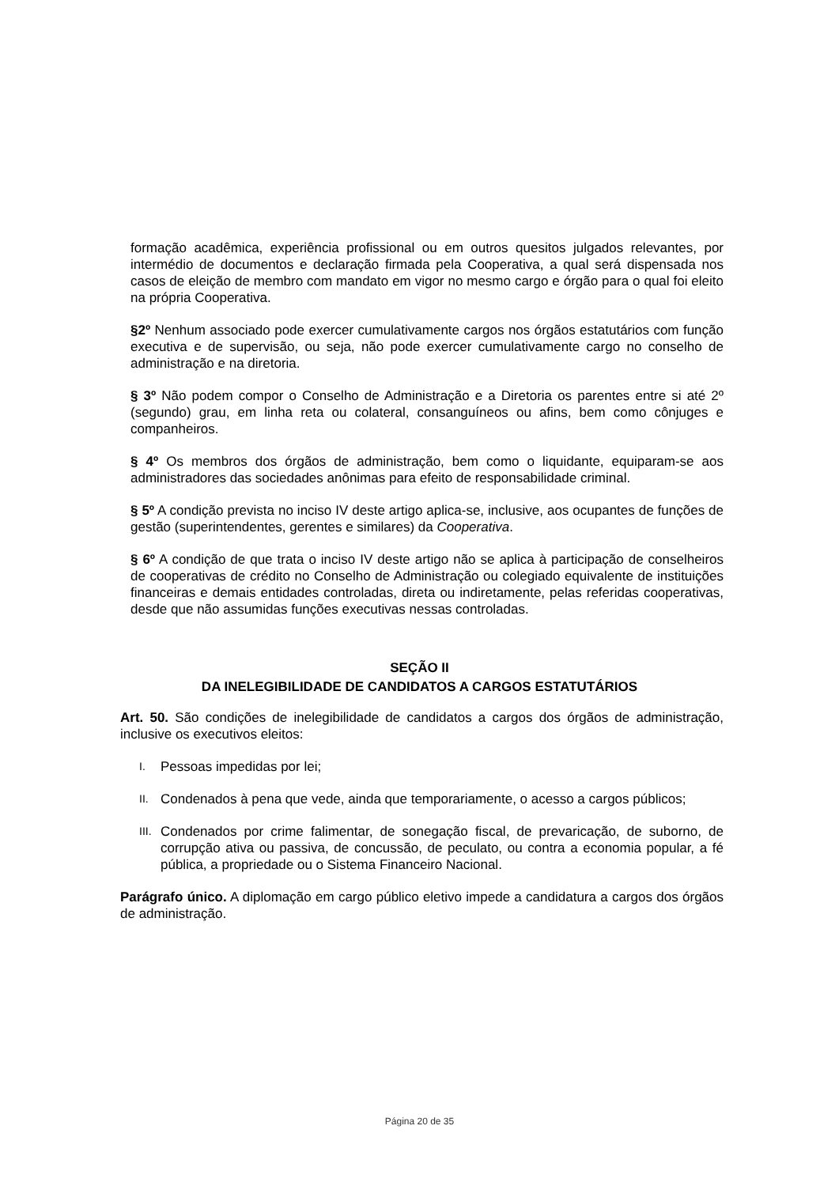formação acadêmica, experiência profissional ou em outros quesitos julgados relevantes, por intermédio de documentos e declaração firmada pela Cooperativa, a qual será dispensada nos casos de eleição de membro com mandato em vigor no mesmo cargo e órgão para o qual foi eleito na própria Cooperativa.
§2º Nenhum associado pode exercer cumulativamente cargos nos órgãos estatutários com função executiva e de supervisão, ou seja, não pode exercer cumulativamente cargo no conselho de administração e na diretoria.
§ 3º Não podem compor o Conselho de Administração e a Diretoria os parentes entre si até 2º (segundo) grau, em linha reta ou colateral, consanguíneos ou afins, bem como cônjuges e companheiros.
§ 4º Os membros dos órgãos de administração, bem como o liquidante, equiparam-se aos administradores das sociedades anônimas para efeito de responsabilidade criminal.
§ 5º A condição prevista no inciso IV deste artigo aplica-se, inclusive, aos ocupantes de funções de gestão (superintendentes, gerentes e similares) da Cooperativa.
§ 6º A condição de que trata o inciso IV deste artigo não se aplica à participação de conselheiros de cooperativas de crédito no Conselho de Administração ou colegiado equivalente de instituições financeiras e demais entidades controladas, direta ou indiretamente, pelas referidas cooperativas, desde que não assumidas funções executivas nessas controladas.
SEÇÃO II
DA INELEGIBILIDADE DE CANDIDATOS A CARGOS ESTATUTÁRIOS
Art. 50. São condições de inelegibilidade de candidatos a cargos dos órgãos de administração, inclusive os executivos eleitos:
I.
Pessoas impedidas por lei;
II.
Condenados à pena que vede, ainda que temporariamente, o acesso a cargos públicos;
III.
Condenados por crime falimentar, de sonegação fiscal, de prevaricação, de suborno, de corrupção ativa ou passiva, de concussão, de peculato, ou contra a economia popular, a fé pública, a propriedade ou o Sistema Financeiro Nacional.
Parágrafo único. A diplomação em cargo público eletivo impede a candidatura a cargos dos órgãos de administração.
Página 20 de 35